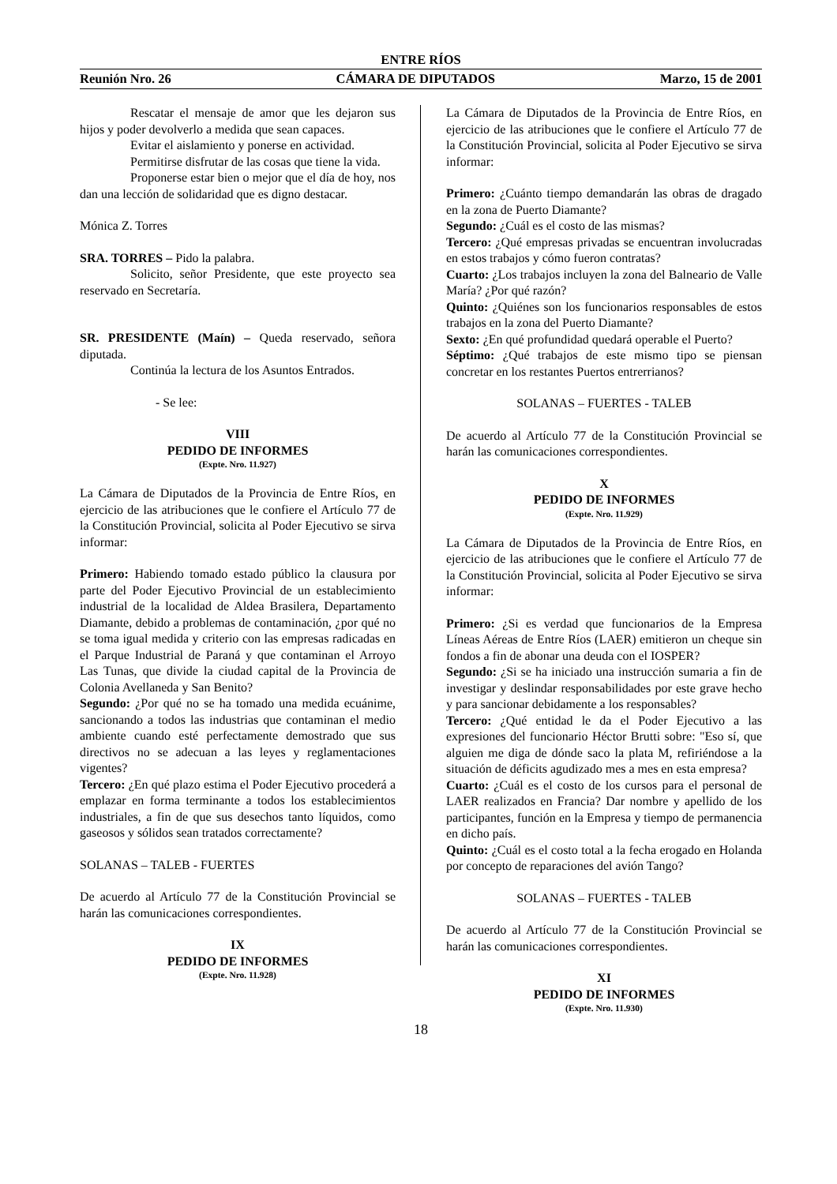ENTRE RÍOS
Reunión Nro. 26 CÁMARA DE DIPUTADOS Marzo, 15 de 2001
Rescatar el mensaje de amor que les dejaron sus hijos y poder devolverlo a medida que sean capaces.
Evitar el aislamiento y ponerse en actividad.
Permitirse disfrutar de las cosas que tiene la vida.
Proponerse estar bien o mejor que el día de hoy, nos dan una lección de solidaridad que es digno destacar.
Mónica Z. Torres
SRA. TORRES – Pido la palabra.
Solicito, señor Presidente, que este proyecto sea reservado en Secretaría.
SR. PRESIDENTE (Maín) – Queda reservado, señora diputada.
Continúa la lectura de los Asuntos Entrados.
- Se lee:
VIII
PEDIDO DE INFORMES
(Expte. Nro. 11.927)
La Cámara de Diputados de la Provincia de Entre Ríos, en ejercicio de las atribuciones que le confiere el Artículo 77 de la Constitución Provincial, solicita al Poder Ejecutivo se sirva informar:
Primero: Habiendo tomado estado público la clausura por parte del Poder Ejecutivo Provincial de un establecimiento industrial de la localidad de Aldea Brasilera, Departamento Diamante, debido a problemas de contaminación, ¿por qué no se toma igual medida y criterio con las empresas radicadas en el Parque Industrial de Paraná y que contaminan el Arroyo Las Tunas, que divide la ciudad capital de la Provincia de Colonia Avellaneda y San Benito?
Segundo: ¿Por qué no se ha tomado una medida ecuánime, sancionando a todos las industrias que contaminan el medio ambiente cuando esté perfectamente demostrado que sus directivos no se adecuan a las leyes y reglamentaciones vigentes?
Tercero: ¿En qué plazo estima el Poder Ejecutivo procederá a emplazar en forma terminante a todos los establecimientos industriales, a fin de que sus desechos tanto líquidos, como gaseosos y sólidos sean tratados correctamente?
SOLANAS – TALEB - FUERTES
De acuerdo al Artículo 77 de la Constitución Provincial se harán las comunicaciones correspondientes.
IX
PEDIDO DE INFORMES
(Expte. Nro. 11.928)
La Cámara de Diputados de la Provincia de Entre Ríos, en ejercicio de las atribuciones que le confiere el Artículo 77 de la Constitución Provincial, solicita al Poder Ejecutivo se sirva informar:
Primero: ¿Cuánto tiempo demandarán las obras de dragado en la zona de Puerto Diamante?
Segundo: ¿Cuál es el costo de las mismas?
Tercero: ¿Qué empresas privadas se encuentran involucradas en estos trabajos y cómo fueron contratas?
Cuarto: ¿Los trabajos incluyen la zona del Balneario de Valle María? ¿Por qué razón?
Quinto: ¿Quiénes son los funcionarios responsables de estos trabajos en la zona del Puerto Diamante?
Sexto: ¿En qué profundidad quedará operable el Puerto?
Séptimo: ¿Qué trabajos de este mismo tipo se piensan concretar en los restantes Puertos entrerrianos?
SOLANAS – FUERTES - TALEB
De acuerdo al Artículo 77 de la Constitución Provincial se harán las comunicaciones correspondientes.
X
PEDIDO DE INFORMES
(Expte. Nro. 11.929)
La Cámara de Diputados de la Provincia de Entre Ríos, en ejercicio de las atribuciones que le confiere el Artículo 77 de la Constitución Provincial, solicita al Poder Ejecutivo se sirva informar:
Primero: ¿Si es verdad que funcionarios de la Empresa Líneas Aéreas de Entre Ríos (LAER) emitieron un cheque sin fondos a fin de abonar una deuda con el IOSPER?
Segundo: ¿Si se ha iniciado una instrucción sumaria a fin de investigar y deslindar responsabilidades por este grave hecho y para sancionar debidamente a los responsables?
Tercero: ¿Qué entidad le da el Poder Ejecutivo a las expresiones del funcionario Héctor Brutti sobre: "Eso sí, que alguien me diga de dónde saco la plata M, refiriéndose a la situación de déficits agudizado mes a mes en esta empresa?
Cuarto: ¿Cuál es el costo de los cursos para el personal de LAER realizados en Francia? Dar nombre y apellido de los participantes, función en la Empresa y tiempo de permanencia en dicho país.
Quinto: ¿Cuál es el costo total a la fecha erogado en Holanda por concepto de reparaciones del avión Tango?
SOLANAS – FUERTES - TALEB
De acuerdo al Artículo 77 de la Constitución Provincial se harán las comunicaciones correspondientes.
XI
PEDIDO DE INFORMES
(Expte. Nro. 11.930)
18